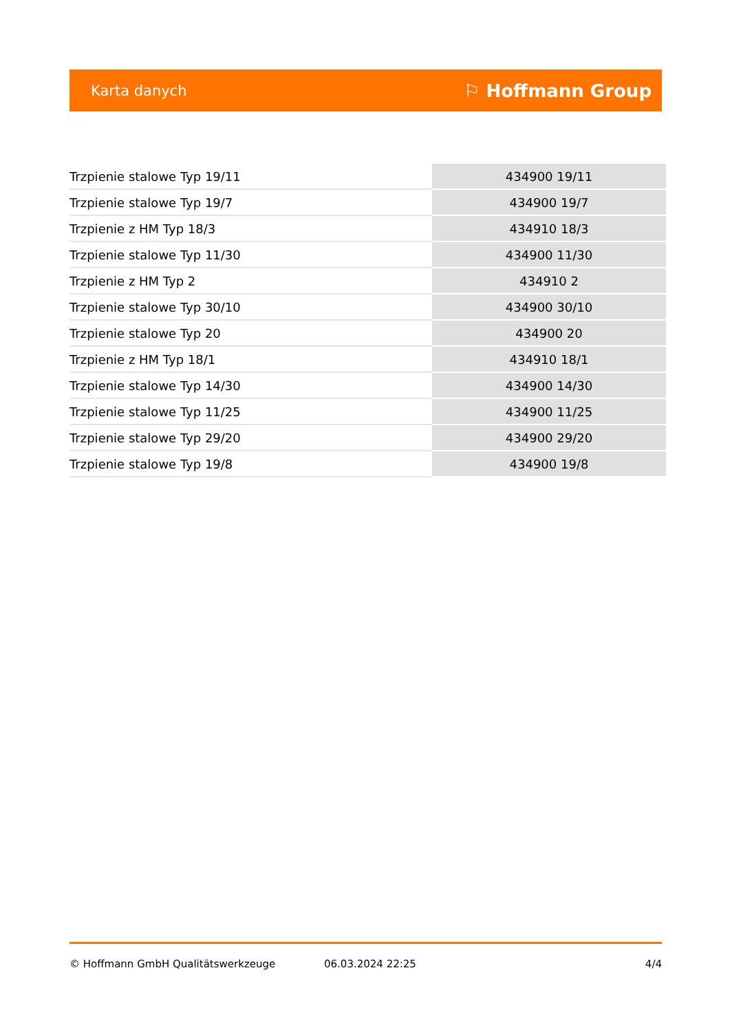Karta danych ⚐ Hoffmann Group
| Trzpienie stalowe Typ 19/11 | 434900 19/11 |
| Trzpienie stalowe Typ 19/7 | 434900 19/7 |
| Trzpienie z HM Typ 18/3 | 434910 18/3 |
| Trzpienie stalowe Typ 11/30 | 434900 11/30 |
| Trzpienie z HM Typ 2 | 434910 2 |
| Trzpienie stalowe Typ 30/10 | 434900 30/10 |
| Trzpienie stalowe Typ 20 | 434900 20 |
| Trzpienie z HM Typ 18/1 | 434910 18/1 |
| Trzpienie stalowe Typ 14/30 | 434900 14/30 |
| Trzpienie stalowe Typ 11/25 | 434900 11/25 |
| Trzpienie stalowe Typ 29/20 | 434900 29/20 |
| Trzpienie stalowe Typ 19/8 | 434900 19/8 |
© Hoffmann GmbH Qualitätswerkzeuge 06.03.2024 22:25 4/4